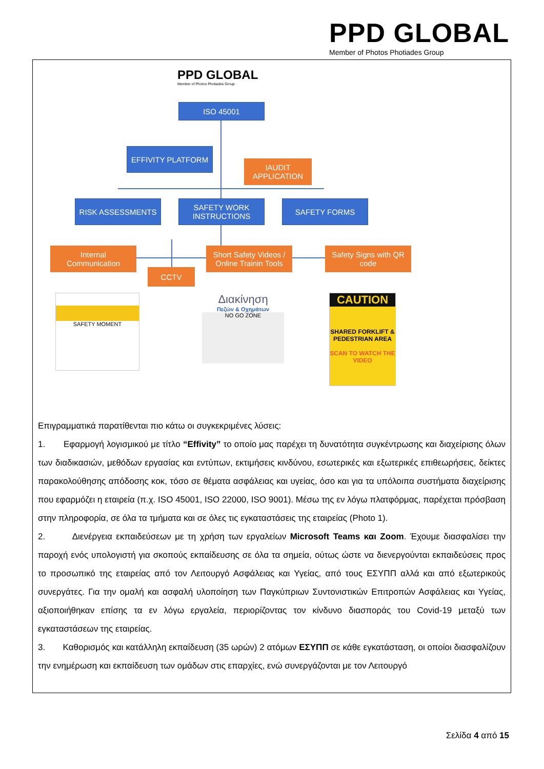PPD GLOBAL
Member of Photos Photiades Group
PPD GLOBAL
Member of Photos Photiades Group
ISO 45001
EFFIVITY PLATFORM
IAUDIT
APPLICATION
RISK ASSESSMENTS
SAFETY WORK
INSTRUCTIONS
SAFETY FORMS
Internal
Communication
CCTV
Short Safety Videos /
Online Trainin Tools
Safety Signs with QR
code
SAFETY MOMENT
Διακίνηση
Πεζών & Οχημάτων
NO GO ZONE
CAUTION
SHARED FORKLIFT & PEDESTRIAN AREA
SCAN TO WATCH THE VIDEO
Επιγραμματικά παρατίθενται πιο κάτω οι συγκεκριμένες λύσεις:
1. Εφαρμογή λογισμικού με τίτλο “Effivity” το οποίο μας παρέχει τη δυνατότητα συγκέντρωσης και διαχείρισης όλων των διαδικασιών, μεθόδων εργασίας και εντύπων, εκτιμήσεις κινδύνου, εσωτερικές και εξωτερικές επιθεωρήσεις, δείκτες παρακολούθησης απόδοσης κοκ, τόσο σε θέματα ασφάλειας και υγείας, όσο και για τα υπόλοιπα συστήματα διαχείρισης που εφαρμόζει η εταιρεία (π.χ. ISO 45001, ISO 22000, ISO 9001). Μέσω της εν λόγω πλατφόρμας, παρέχεται πρόσβαση στην πληροφορία, σε όλα τα τμήματα και σε όλες τις εγκαταστάσεις της εταιρείας (Photo 1).
2. Διενέργεια εκπαιδεύσεων με τη χρήση των εργαλείων Microsoft Teams και Zoom. Έχουμε διασφαλίσει την παροχή ενός υπολογιστή για σκοπούς εκπαίδευσης σε όλα τα σημεία, ούτως ώστε να διενεργούνται εκπαιδεύσεις προς το προσωπικό της εταιρείας από τον Λειτουργό Ασφάλειας και Υγείας, από τους ΕΣΥΠΠ αλλά και από εξωτερικούς συνεργάτες. Για την ομαλή και ασφαλή υλοποίηση των Παγκύπριων Συντονιστικών Επιτροπών Ασφάλειας και Υγείας, αξιοποιήθηκαν επίσης τα εν λόγω εργαλεία, περιορίζοντας τον κίνδυνο διασποράς του Covid-19 μεταξύ των εγκαταστάσεων της εταιρείας.
3. Καθορισμός και κατάλληλη εκπαίδευση (35 ωρών) 2 ατόμων ΕΣΥΠΠ σε κάθε εγκατάσταση, οι οποίοι διασφαλίζουν την ενημέρωση και εκπαίδευση των ομάδων στις επαρχίες, ενώ συνεργάζονται με τον Λειτουργό
Σελίδα 4 από 15